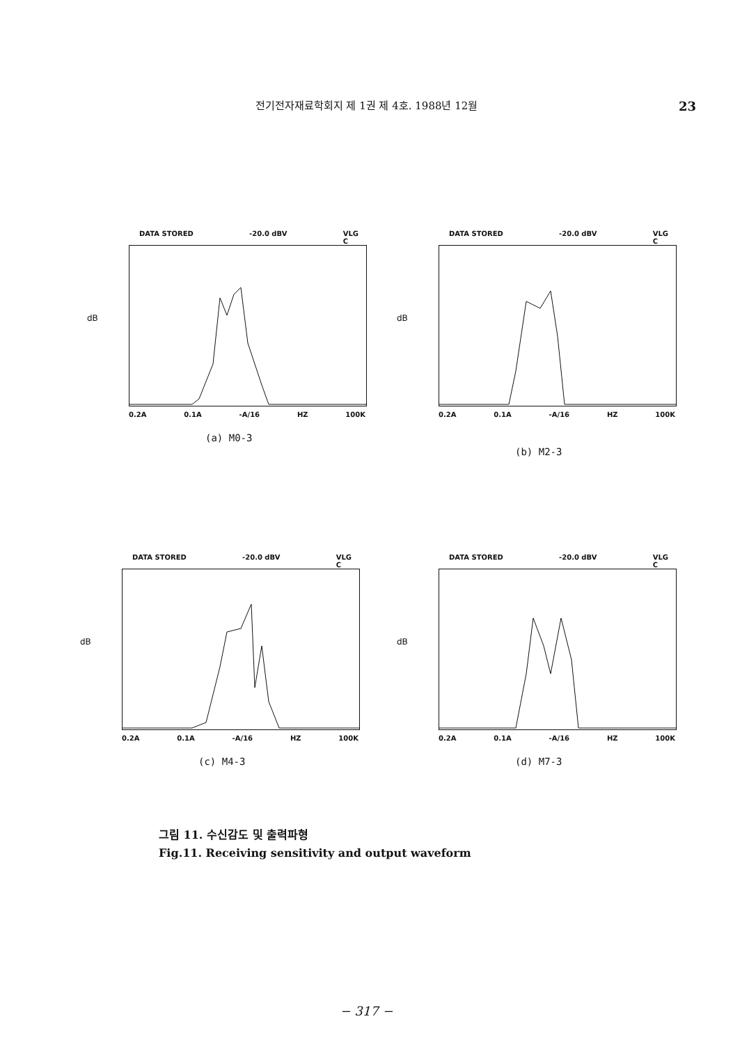전기전자재료학회지 제 1권 제 4호. 1988년 12월 23
DATA STORED -20.0 dBV VLG
C
dB
0.2A 0.1A -A/16 HZ 100K
(a) M0-3
DATA STORED -20.0 dBV VLG
C
dB
0.2A 0.1A -A/16 HZ 100K
(b) M2-3
DATA STORED -20.0 dBV VLG
C
dB
0.2A 0.1A -A/16 HZ 100K
(c) M4-3
DATA STORED -20.0 dBV VLG
C
dB
0.2A 0.1A -A/16 HZ 100K
(d) M7-3
그림 11. 수신감도 및 출력파형
Fig.11. Receiving sensitivity and output waveform
− 317 −